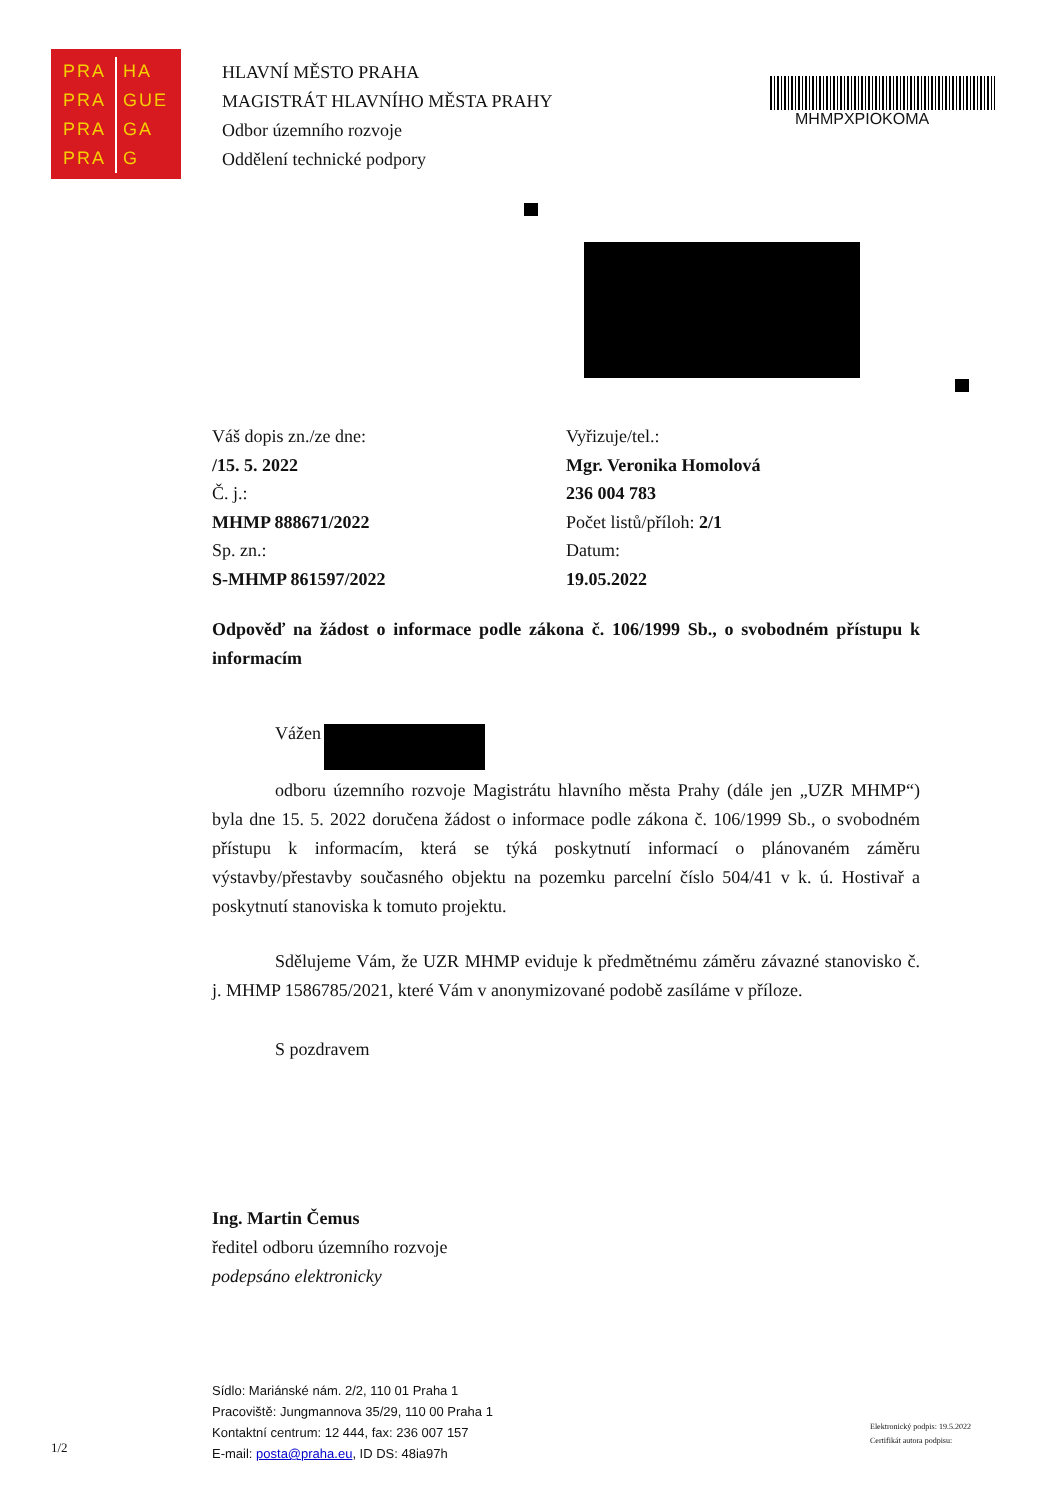PRA HA
PRA GUE
PRA GA
PRA G
HLAVNÍ MĚSTO PRAHA
MAGISTRÁT HLAVNÍHO MĚSTA PRAHY
Odbor územního rozvoje
Oddělení technické podpory
MHMPXPIOKOMA
Váš dopis zn./ze dne:
/15. 5. 2022
Č. j.:
MHMP 888671/2022
Sp. zn.:
S-MHMP 861597/2022
Vyřizuje/tel.:
Mgr. Veronika Homolová
236 004 783
Počet listů/příloh: 2/1
Datum:
19.05.2022
Odpověď na žádost o informace podle zákona č. 106/1999 Sb., o svobodném přístupu k informacím
Vážen
odboru územního rozvoje Magistrátu hlavního města Prahy (dále jen „UZR MHMP“) byla dne 15. 5. 2022 doručena žádost o informace podle zákona č. 106/1999 Sb., o svobodném přístupu k informacím, která se týká poskytnutí informací o plánovaném záměru výstavby/přestavby současného objektu na pozemku parcelní číslo 504/41 v k. ú. Hostivař a poskytnutí stanoviska k tomuto projektu.
Sdělujeme Vám, že UZR MHMP eviduje k předmětnému záměru závazné stanovisko č. j. MHMP 1586785/2021, které Vám v anonymizované podobě zasíláme v příloze.
S pozdravem
Ing. Martin Čemus
ředitel odboru územního rozvoje
podepsáno elektronicky
Sídlo: Mariánské nám. 2/2, 110 01 Praha 1
Pracoviště: Jungmannova 35/29, 110 00 Praha 1
Kontaktní centrum: 12 444, fax: 236 007 157
E-mail: posta@praha.eu, ID DS: 48ia97h
1/2
Elektronický podpis: 19.5.2022
Certifikát autora podpisu: